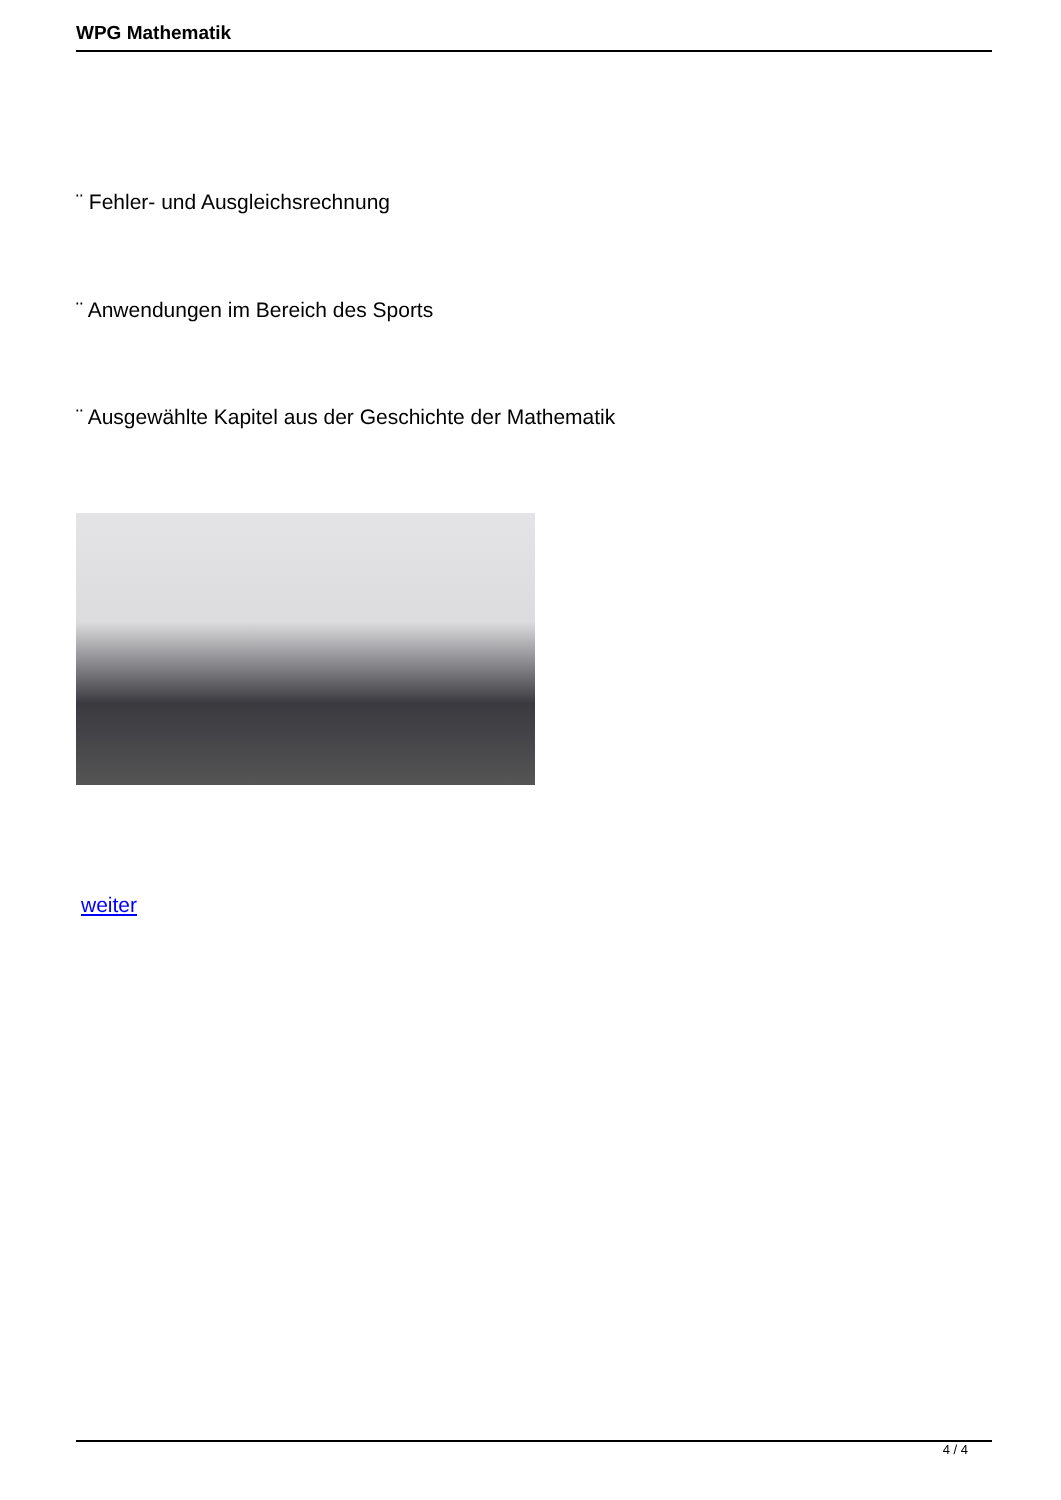WPG Mathematik
¨ Fehler- und Ausgleichsrechnung
¨ Anwendungen im Bereich des Sports
¨ Ausgewählte Kapitel aus der Geschichte der Mathematik
weiter
4 / 4